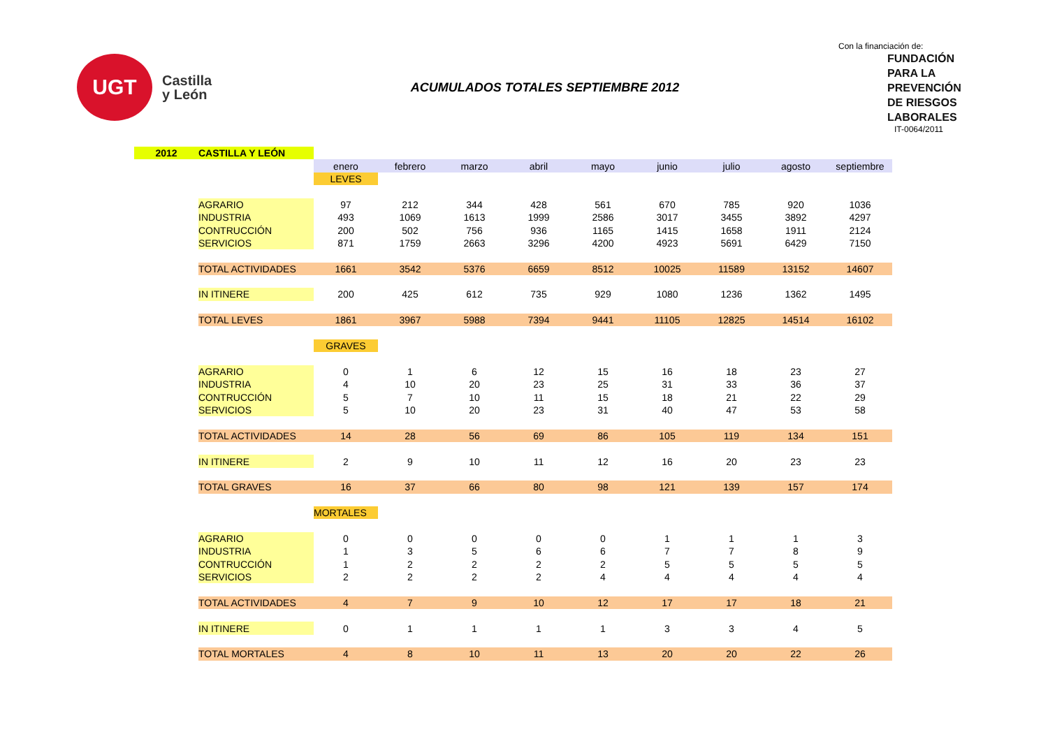UGT
Castilla
y León
ACUMULADOS TOTALES SEPTIEMBRE 2012
Con la financiación de:
FUNDACIÓN
PARA LA
PREVENCIÓN
DE RIESGOS
LABORALES
IT-0064/2011
| 2012 | CASTILLA Y LEÓN | | | | | | | | | |
| | | enero | febrero | marzo | abril | mayo | junio | julio | agosto | septiembre |
| | | LEVES | | | | | | | | |
| | AGRARIO | 97 | 212 | 344 | 428 | 561 | 670 | 785 | 920 | 1036 |
| | INDUSTRIA | 493 | 1069 | 1613 | 1999 | 2586 | 3017 | 3455 | 3892 | 4297 |
| | CONTRUCCIÓN | 200 | 502 | 756 | 936 | 1165 | 1415 | 1658 | 1911 | 2124 |
| | SERVICIOS | 871 | 1759 | 2663 | 3296 | 4200 | 4923 | 5691 | 6429 | 7150 |
| | TOTAL ACTIVIDADES | 1661 | 3542 | 5376 | 6659 | 8512 | 10025 | 11589 | 13152 | 14607 |
| | IN ITINERE | 200 | 425 | 612 | 735 | 929 | 1080 | 1236 | 1362 | 1495 |
| | TOTAL LEVES | 1861 | 3967 | 5988 | 7394 | 9441 | 11105 | 12825 | 14514 | 16102 |
| | | GRAVES | | | | | | | | |
| | AGRARIO | 0 | 1 | 6 | 12 | 15 | 16 | 18 | 23 | 27 |
| | INDUSTRIA | 4 | 10 | 20 | 23 | 25 | 31 | 33 | 36 | 37 |
| | CONTRUCCIÓN | 5 | 7 | 10 | 11 | 15 | 18 | 21 | 22 | 29 |
| | SERVICIOS | 5 | 10 | 20 | 23 | 31 | 40 | 47 | 53 | 58 |
| | TOTAL ACTIVIDADES | 14 | 28 | 56 | 69 | 86 | 105 | 119 | 134 | 151 |
| | IN ITINERE | 2 | 9 | 10 | 11 | 12 | 16 | 20 | 23 | 23 |
| | TOTAL GRAVES | 16 | 37 | 66 | 80 | 98 | 121 | 139 | 157 | 174 |
| | | MORTALES | | | | | | | | |
| | AGRARIO | 0 | 0 | 0 | 0 | 0 | 1 | 1 | 1 | 3 |
| | INDUSTRIA | 1 | 3 | 5 | 6 | 6 | 7 | 7 | 8 | 9 |
| | CONTRUCCIÓN | 1 | 2 | 2 | 2 | 2 | 5 | 5 | 5 | 5 |
| | SERVICIOS | 2 | 2 | 2 | 2 | 4 | 4 | 4 | 4 | 4 |
| | TOTAL ACTIVIDADES | 4 | 7 | 9 | 10 | 12 | 17 | 17 | 18 | 21 |
| | IN ITINERE | 0 | 1 | 1 | 1 | 1 | 3 | 3 | 4 | 5 |
| | TOTAL MORTALES | 4 | 8 | 10 | 11 | 13 | 20 | 20 | 22 | 26 |